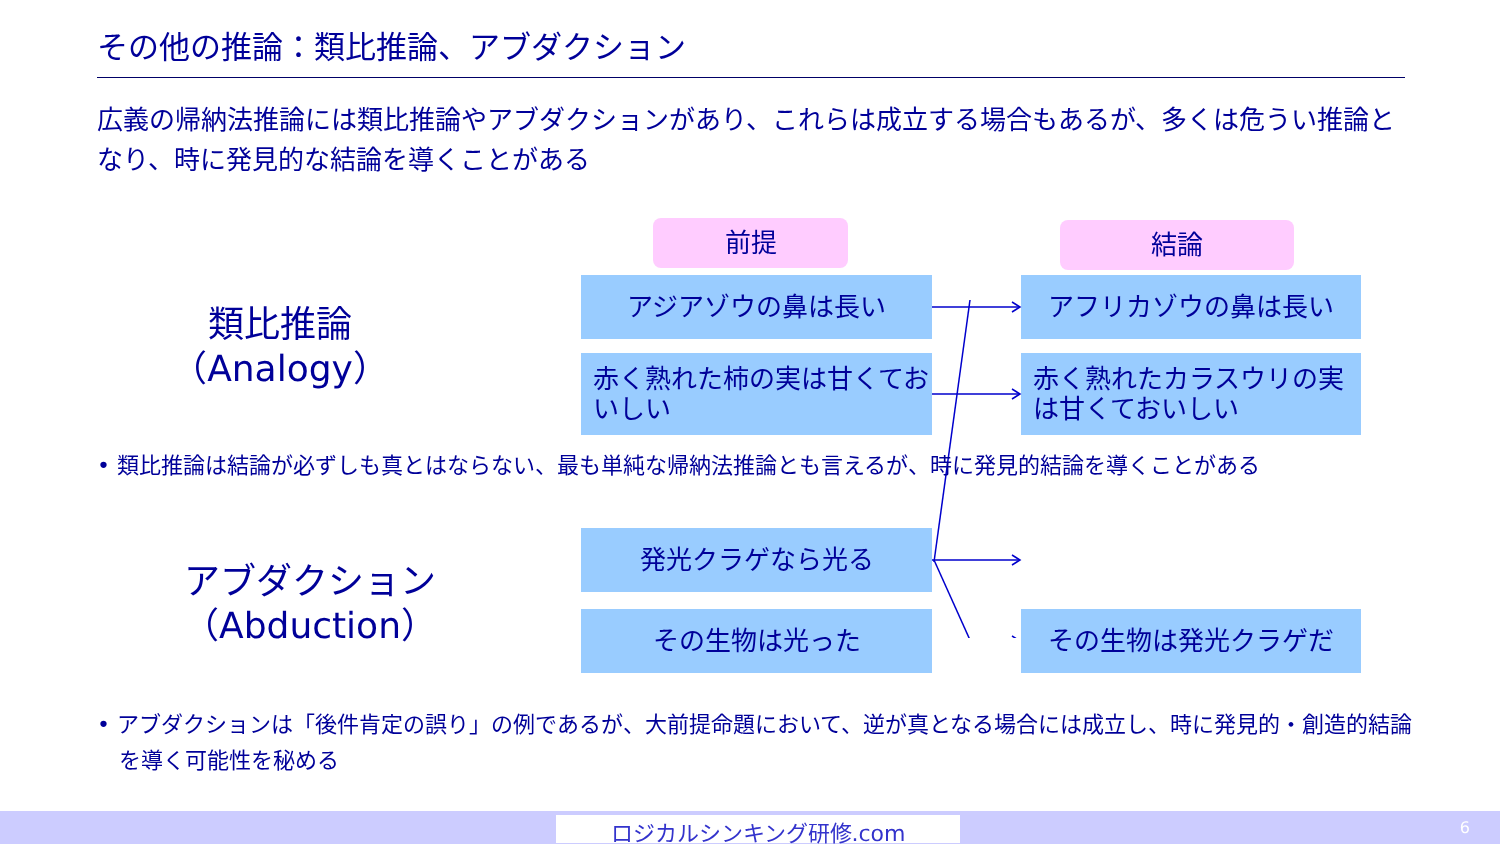その他の推論：類比推論、アブダクション
広義の帰納法推論には類比推論やアブダクションがあり、これらは成立する場合もあるが、多くは危うい推論となり、時に発見的な結論を導くことがある
前提 結論
類比推論
（Analogy）
アジアゾウの鼻は長い アフリカゾウの鼻は長い
赤く熟れた柿の実は甘くておいしい
赤く熟れたカラスウリの実は甘くておいしい
• 類比推論は結論が必ずしも真とはならない、最も単純な帰納法推論とも言えるが、時に発見的結論を導くことがある
アブダクション
（Abduction）
発光クラゲなら光る
その生物は光った その生物は発光クラゲだ
• アブダクションは「後件肯定の誤り」の例であるが、大前提命題において、逆が真となる場合には成立し、時に発見的・創造的結論を導く可能性を秘める
ロジカルシンキング研修.com 6